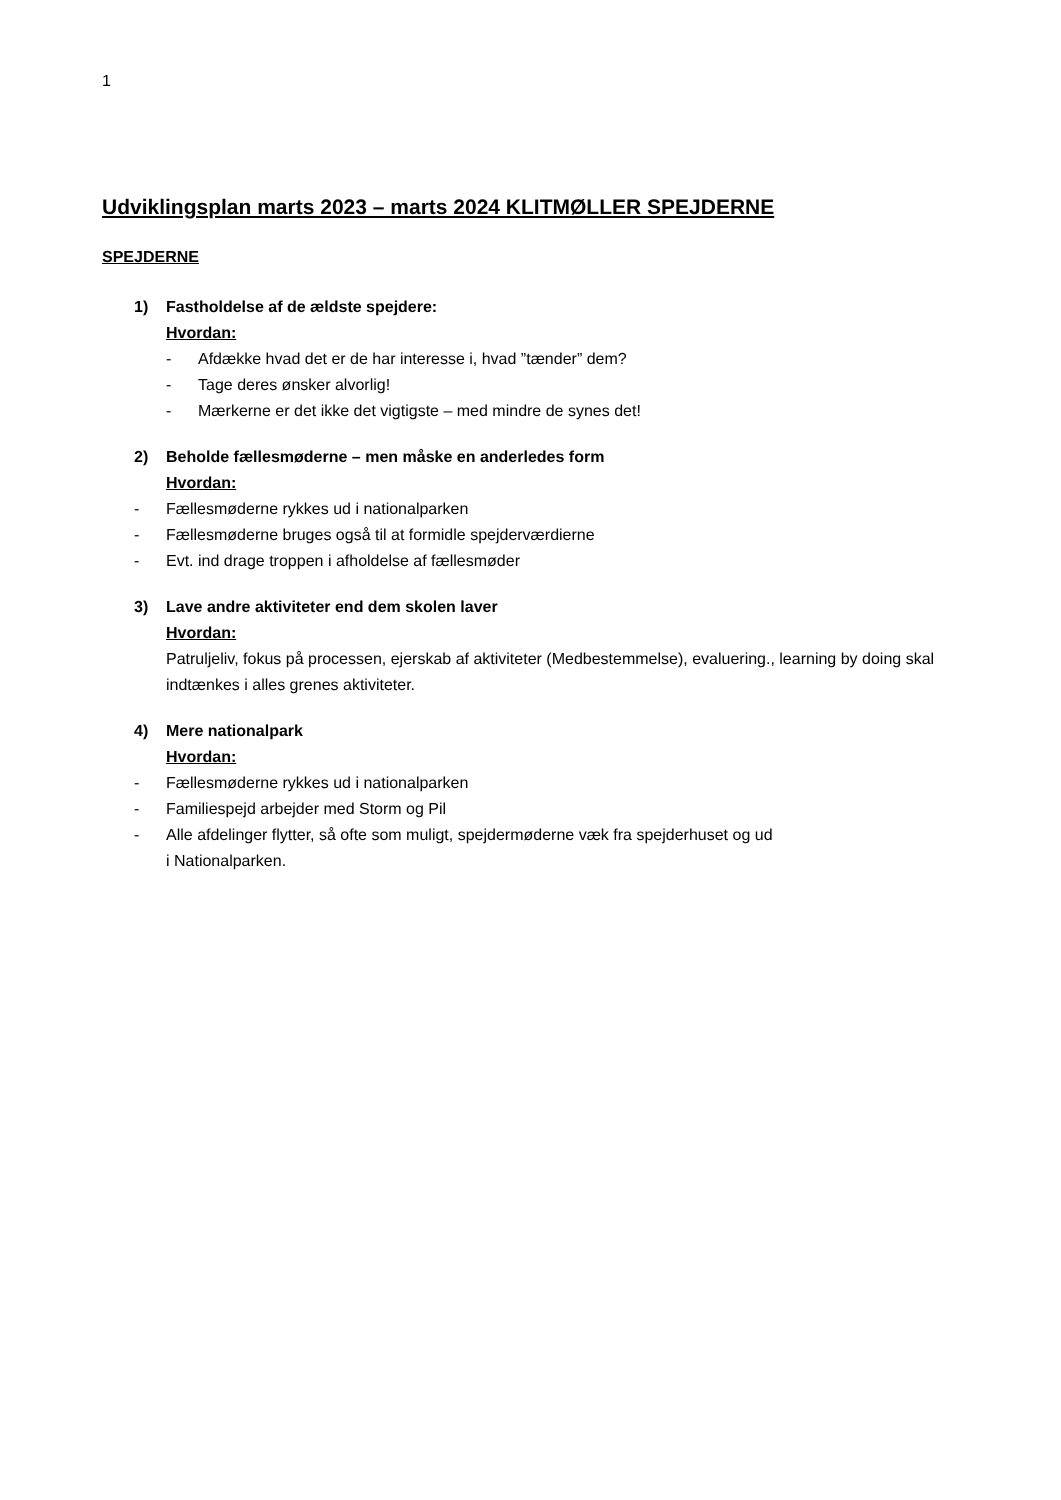1
Udviklingsplan marts 2023 – marts 2024 KLITMØLLER SPEJDERNE
SPEJDERNE
1) Fastholdelse af de ældste spejdere:
Hvordan:
- Afdække hvad det er de har interesse i, hvad ”tænder” dem?
- Tage deres ønsker alvorlig!
- Mærkerne er det ikke det vigtigste – med mindre de synes det!
2) Beholde fællesmøderne – men måske en anderledes form
Hvordan:
- Fællesmøderne rykkes ud i nationalparken
- Fællesmøderne bruges også til at formidle spejderværdierne
- Evt. ind drage troppen i afholdelse af fællesmøder
3) Lave andre aktiviteter end dem skolen laver
Hvordan:
Patruljeliv, fokus på processen, ejerskab af aktiviteter (Medbestemmelse), evaluering., learning by doing skal indtænkes i alles grenes aktiviteter.
4) Mere nationalpark
Hvordan:
- Fællesmøderne rykkes ud i nationalparken
- Familiespejd arbejder med Storm og Pil
- Alle afdelinger flytter, så ofte som muligt, spejdermøderne væk fra spejderhuset og ud
i Nationalparken.